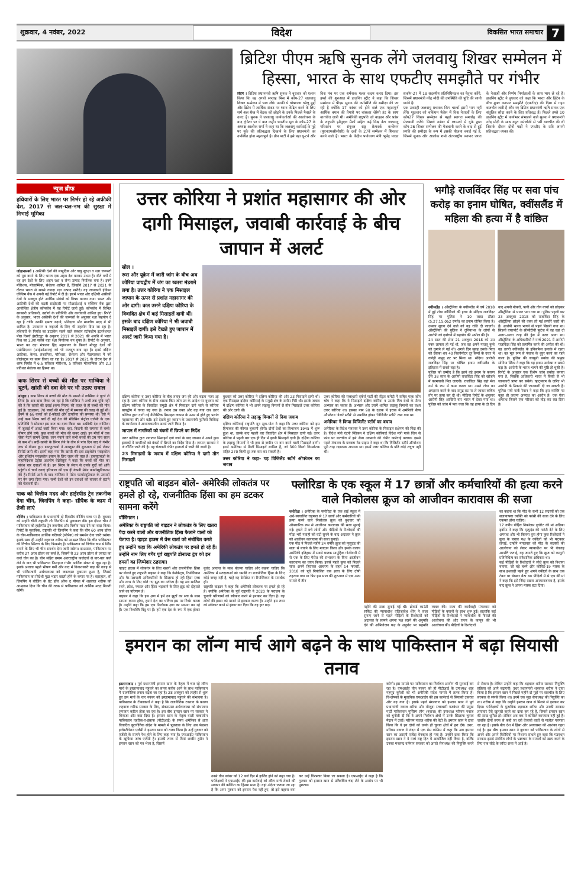शुक्रवार, 4 नवंबर, 2022
विदेश
विकसित भारत समाचार
7
ब्रिटिश पीएम ऋषि सुनक लेंगे जलवायु शिखर सम्मेलन में हिस्सा, भारत के साथ एफटीए समझौते पर गंभीर
लंदन । ब्रिटिश प्रधानमंत्री ऋषि सुनक ने बुधवार को एलान किया कि वह अगले सप्ताह मिस्र में कॉप-27 जलवायु शिखर सम्मेलन में भाग लेंगे। उनकी ये घोषणआ घरेलू मुद्दों और ब्रिटेन में आर्थिक संकट पर ध्यान केंद्रित करने के लिए शर्म अल शेख में बैठक को छोड़ने के उनके पिछले फैसले के उलट है। सुनक ने जलवायु कार्यकर्ताओं की आलोचना के बाद ट्विटर पर ये बात कही। भारतीय मूल के कॉप-27 के अध्यक्ष आलोक शर्मा ने कहा था कि जलवायु कार्रवाई के मुद्दे पर यूके की प्रतिबद्धता दिखाने के लिए प्रधानमंत्री का उपस्थित होना महत्वपूर्ण है। ग्रीन पार्टी ने इसे बड़ा यू-टर्न और विश्व मंच पर एक शर्मनाक गलत कदम करार दिया। इस हफ्ते की शुरुआत में डाउनिंग स्ट्रीट ने कहा कि शिखर सम्मेलन में पीएम सुनक की उपस्थिति की समीक्षा की जा रही है क्योंकि 17 नवंबर को होने वाले एक महत्वपूर्ण आर्थिक बयान की तैयारी पर चांसलर जेरेमी हंट के साथ बातचीत जारी थी। अमेरिकी राष्ट्रपति जो बाइडन और फ्रांस के राष्ट्रपति इमैनुएल मैक्रों सहित कई विश्व नेता जलवायु परिवर्तन पर संयुक्त राष्ट्र फ्रेमवर्क कन्वेंशन (यूएनएफसीसीसी) के दलों के 27वें सम्मेलन में शिरकत करने वाले हैं। भारत के केंद्रीय पर्यावरण मंत्री भूपेंद्र यादव सकॉप-27 में 18 सदस्यीय प्रतिनिधिमंडल का नेतृत्व करेंगे, जिसमें प्रधानमंत्री नरेंद्र मोदी की उपस्थिति की पुष्टि की जानी बाकी है।
एक उत्साही जलवायु प्रचारक किंग चार्ल्स इसमें भाग नहीं लेंगे। शुक्रवार को बकिंघम पैलेस में विश्व नेताओं के लिए कॉप27 शिखर सम्मेलन से पहले स्वागत समारोह की मेजबानी करेंगे। पिछले नवंबर में ग्लासगो में यूके द्वारा कॉप-26 शिखर सम्मेलन की मेजबानी करने के बाद से हुई प्रगति की समीक्षा के रूप में इसकी योजना बनाई गई है, जिसमें सुनक और आलोक शर्मा अंतरराष्ट्रीय व्यापार जगत के नेताओं और निर्णय निर्माताओं के साथ भाग ले रहे हैं। डाउनिंग स्ट्रीट ने बुधवार को कहा कि भारत और ब्रिटेन के बीच मुक्त व्यापार समझौते (एफटीए) की दिशा में गहन बातचीत जारी है और नए ब्रिटिश प्रधानमंत्री ऋषि सनक एक संतुलित सौदा करने के लिए प्रतिबद्ध हैं। पिछले हफ्ते 10 डाउनिंग स्ट्रीट में कार्यभार संभालने वाले सुनक ने प्रधानमंत्री नरेंद्र मोदी के साथ बहुत गर्मजोशी से भरी बातचीत की थी जिसके दौरान दोनों पक्षों ने एफटीए के प्रति अपनी प्रतिबद्धता व्यक्त की।
न्यूज ब्रीफ
हथियारों के लिए भारत पर निर्भर हो रहे अफ्रीकी देश, 2017 से जल-थल-नभ की सुरक्षा में निभाई भूमिका
जोहानसबर्ग । अफ्रीकी देशों की सामुद्रिक और वायु सुरक्षा व रक्षा जरूरतों को पूरा करने के लिए भारत एक अहम देश बनकर उभरा है। बीते वर्षों में वह इन देशों के लिए अहम रक्षा व सैन्य उत्पाद निर्यातक बना है। इनमें मॉरीशस, मोजाम्बिक, सेशेल्स शामिल हैं, जिन्होंने 2017 से 2021 के दौरान भारत से सबसे ज्यादा रक्षा उत्पाद खरीदे। यह जानकारी इंडियन एक्जिम बैंक ने अपनी नई रिपोर्ट में दी है। इसमें भारत और दक्षिणी अफ्रीकी देशों के मजबूत होते आर्थिक संबंधों को विषय बनाया गया। भारत और अफ्रीकी देशों की बढ़ती साझेदारी पर सीआईआई व एक्जिम बैंक द्वारा आयोजित क्षेत्रीय कॉन्क्लेव में यह रिपोर्ट जारी हुई। कॉन्क्लेव में विभिन्न सरकारी अधिकारी, उद्योगों के प्रतिनिधि और कारोबारी शामिल हुए। रिपोर्ट के अनुसार, भारत अफ्रीकी देशों की जरूरतों के अनुसार रक्षा सहयोग दे रहा है ताकि उनकी क्षमता बढ़ाने, प्रशिक्षण और मानवीय मदद में भी शामिल है। उपकरण व जहाजों के लिए भी सहयोग दिया जा रहा है। हथियारों के निर्यात का डाटाबेस रखने वाले संस्थान स्टॉकहोम इंटरनेशनल पीस रिसर्च इंस्टीट्यूट के अनुसार 2017 से 2021 की अवधि में भारत विश्व का 23वां सबसे बड़ा रक्षा निर्यातक बन चुका है। रिपोर्ट के अनुसार, भारत का रक्षा मंत्रालय हिंद महासागर के किनारे मौजूद देशों की एसोसिएशन (आईओआरए) को भी मजबूत बना रहा है। इनसे दक्षिण अफ्रीका, केन्या, तंजानिया, मॉरीशस, सेशेल्स और मैडागास्कर में नये प्रोजेक्ट्स पर काम किया जा रहा है। 2017 से 2021 के दौरान देश से शस्त्र निर्यात में 6.6 प्रतिशत मॉरीशस, 5 प्रतिशत मोजाम्बिक और 2.3 प्रतिशत सेशेल्स का हिस्सा था।
कफ सिरप से बच्चों की मौत पर गाम्बिया ने यूटर्न, खांसी की दवा देने पर भी उठाए सवाल
बांजुल । कफ सिरप से बच्चों की मौत के मामले में गाम्बिया ने यूटर्न ले लिया है। अब दावा किया जा रहा है कि गाम्बिया ने अभी तक पुष्टि नहीं की है कि खांसी की दवाई (कफ सिरप) की वजह से ही बच्चों की मौत हुई है। दरअसल, 70 बच्चों की मौत गुर्दे में समस्या की वजह से हुई थी। इनमें से 66 बच्चों को ई-कोलई और डायरिया की समस्या थी। ऐसे में उन्हें कफ सिरप क्यों दी गई देश की मेडिसिन कंट्रोल एजेंसी के एक प्रतिनिधि ने सोमवार इस बात का दावा किया था। अफ्रीकी देश गाम्बिया में जुलाई में अलर्ट जारी किया गया। वहां, किडनी की समस्या से बच्चे बीमार होने लगे। कुछ बच्चों की मौत की खबर आई। इन मौतों में एक जैसा पैटर्न सामने आया। जान गंवाने वाले सभी बच्चों की उम्र पांच साल से कम थी। सर्दी-खांसी के सिरप लेने के तीन से पांच दिन बाद ये गंभीर रूप से बीमार हुए। डब्ल्यूएचओ ने अक्तूबर की शुरुआत में इसे लेकर रिपोर्ट जारी की। इसमें कहा गया कि खांसी की दवा डाइथेलेन ग्लाइकोल और इथिलेन ग्लाइकोल इंसान के लिए जहर की तरह हैं। डब्ल्यूएचओ के महानिदेशक टेड्रोस अधनोम घेब्रेयेसुस ने कहा कि बच्चों की मौत का संबंध चार दवाओं से है। इन सिरप के सेवन से उनके गुर्दों को क्षति पहुंची। ये चारों दवाएं हरियाणा की एक ही कंपनी मेडेन फार्मास्युटिकल्स की हैं। रिपोर्ट आने के बाद गाम्बिया ने मेडेन फार्मास्यूटिकल के उत्पादों पर बैन लगा दिया गया। सभी देशों को इन दवाओं को बाजार से हटाने की चेतावनी दी।
पाक को वित्तीय मदद और हाईस्पीड ट्रेन तकनीक देगा चीन, जिनपिंग ने कहा- सीपैक के काम में तेजी लाएं
बीजिंग । पाकिस्तान के प्रधानमंत्री दो दिवसीय बीजिंग यात्रा पर हैं। बुधवार को उन्होंने चीनी राष्ट्रपति शी जिनपिंग से मुलाकात की। इस दौरान चीन ने पाकिस्तान को हाईस्पीड ट्रेन तकनीक और वित्तीय मदद देने का वादा किया। रिपोर्ट के मुताबिक, राष्ट्रपति शी जिनपिंग ने कहा कि चीन 60 अरब डॉलर के चीन-पाकिस्तान आर्थिक गलियारे (सीपैक) को समर्थन देना जारी रखेगा। इसके साथ ही उन्होंने शहबाज शरीफ को आश्वस्त किया कि चीन पाकिस्तान की वित्तीय स्थिरता के लिए फिक्रमंद है। पाकिस्तान को वित्तीय रूप से स्थिर बनाने के लिए भी चीन समर्थन देना जारी रखेगा। दरअसल, पाकिस्तान पर करीब 27 अरब डॉलर का कर्ज है, जिसमें से 23 अरब डॉलर से ज्यादा का कर्ज चीन का है। चीन सहित तमाम अंतरराष्ट्रीय कर्जदारों से बार-बार कर्ज लेने के बाद भी पाकिस्तान फिलहाल गंभीर आर्थिक संकट से जूझ रहा है। इसके अलावा पहले भीषण गर्मी और बाद में विनाशकारी बाढ़ की वजह से भी पाकिस्तानी अर्थव्यवस्था को जबरदस्त नुकसान हुआ है, जिससे पाकिस्तान का विदेशी मुद्रा भंडार खाली होने के कगार पर है। बहरहाल, शी जिनपिंग ने बीजिंग के ग्रेट हॉल ऑफ द पीपल में शहबाज शरीफ को आश्वासन दिया कि चीन की तरफ से पाकिस्तान को आर्थिक मदद मिलती रहेगी।
उत्तर कोरिया ने प्रशांत महासागर की ओर दागी मिसाइल, जवाबी कार्रवाई के बीच जापान में अलर्ट
सोल ।
रूस और यूक्रेन में जारी जांग के बीच अब कोरिया प्रायद्वीप में जंग का खतरा मंडराने लगा है। उत्तर कोरिया ने एक मिसाइल जापान के ऊपर से प्रशांत महासागर की ओर दागी। कल उसने दक्षिण कोरिया के विवादित क्षेत्र में कई मिसाइलें दागी थीं। इसके बाद दक्षिण कोरिया ने भी जवाबी मिसाइलें दागीं। इसे देखते हुए जापान में अलर्ट जारी किया गया है।
दक्षिण कोरिया व उत्तर कोरिया के बीच तनाव जंग की ओर बढ़ता नजर आ रहा है। उत्तर कोरिया के सैन्य शासक किम जोंग उन के आदेश पर बुधवार को दक्षिण कोरिया के विवादित समुद्री क्षेत्र में मिसाइल दागे जाने से कोरिया प्रायद्वीप में तनाव बढ़ गया है। तनाव उस वक्त और बढ़ गया जब उत्तर कोरिया द्वारा दागी गई बैलिस्टिक मिसाइल जापान के ऊपर से होते हुए प्रशांत महासागर की ओर बढ़ी। इसे देखते हुए जापान के प्रधानमंत्री फूमियो किशिदा के कार्यालय ने आपातकालीन अलर्ट जारी किया है।
जापान में नागरिकों को बंकरों में छिपने का निर्देश
उत्तर कोरिया द्वारा लगातार मिसाइलें दागे जाने के बाद जापान ने अपने कुछ इलाकों में नागरिकों को बंकरों में छिपने का निर्देश दिया है। जापान सरकार ने जे वॉर्निंग जारी की है। यह चेतावनी गंभीर हालातों में जारी की जाती है।
23 मिसाइलों के जवाब में दक्षिण कोरिया ने दागी तीन मिसाइलें
बुधवार को उत्तर कोरिया ने दक्षिण कोरिया की ओर 23 मिसाइलें दागी थीं। एक मिसाइल दक्षिण कोरियाई के समुद्री क्षेत्र के समीप गिरी थी। इसके जवाब में दक्षिण कोरिया ने भी अपने लड़ाकू विमानों से तीन मिसाइलें उत्तर कोरिया की ओर दागी थीं।
दक्षिण कोरिया ने लड़ाकू विमानों से दिया जवाब
दक्षिण कोरियाई राष्ट्रपति यून सुक-योल ने कहा कि उत्तर कोरिया को इस हिमाकत की कीमत चुकानी होगी। दोनों देशों का विभाजन 1945 में शुरू हुआ था, उसके बाद पहली बार विवादित क्षेत्र में मिसाइल दागी गई। उत्तर कोरिया ने पहली बार एक ही दिन में इतनी मिसाइलें दागी हैं। दक्षिण कोरिया के लड़ाकू विमानों ने भी हवा से जमीन पर वार करने वाली मिसाइलें दागीं। इनमें अमेरिका से मिलीं मिसाइलें शामिल हैं, जो 360 किलो विस्फोटक सहित 270 किमी दूर तक वार कर सकती हैं।
उत्तर कोरिया ने कहा- यह विजिलैंट स्टॉर्म ऑपरेशन का जवाब
उत्तर कोरिया की सत्ताधारी वर्कर्स पार्टी की सेंट्रल कमेटी में सचिव पाक जोंग चोंग ने कहा कि ये मिसाइलें दक्षिण कोरिया व उसके मित्र देशों के सैन्य अभ्यास का जवाब हैं। अभ्यास और उसमें शामिल लड़ाकू विमानों का लक्ष्य उत्तर कोरिया था। इसका नाम 90 के दशक में इराक में अमेरिकी सैन्य ऑपरेशन 'डेजर्ट स्टॉर्म' से प्रभावित होकर 'विजिलैंट स्टॉर्म' रखा गया था।
अमेरिका ने किया विजिलैंट स्टॉर्म का बचाव
अमेरिका के विदेश मंत्रालय ने उत्तर कोरिया के मिसाइल प्रक्षेपण की निंदा की है। विदेश मंत्री एंटनी ब्लिंकन ने दक्षिण कोरियाई विदेश मंत्री पार्क जिन से फोन पर बातचीत में इसे सैन्य उकसावे की गंभीर कार्रवाई बताया। इससे पहले मंत्रालय के प्रवक्ता नेड प्राइस ने कहा था कि विजिलैंट स्टॉर्म ऑपरेशन पूरी तरह रक्षात्मक अभ्यास था। इसमें उत्तर कोरिया के प्रति कोई शत्रुता नहीं थी।
भगौड़े राजविंदर सिंह पर सवा पांच करोड़ का इनाम घोषित, क्वींसलैंड में महिला की हत्या में है वांछित
क्वींसलैंड । ऑस्ट्रेलिया के क्वींसलैंड में वर्ष 2018 में हुई टोया कॉर्डिंगले की हत्या के संदिग्ध राजविंदर सिंह पर पुलिस ने 10 लाख डॉलर (5,27,15,062 रुपये) का इनाम घोषित किया है। उसका सुराग देने वाले को यह राशि दी जाएगी। ऑस्ट्रेलिया की पुलिस ने दुनियाभर के लोगों से आरोपी को दबोचने में सहयोग की अपील की है।
24 साल की टोया 21 अक्तूबर 2018 को उस वक्त लापता हो गई थी, जब वह अपने पालतू कुत्ते को घुमाने ले गई थी। अगले दिन सुबह उसके पिता को उसका शव 40 किलोमीटर दूर केर्न्स के उत्तर में वांगेट्टी समुद्र तट पर मिला था। संदिग्ध आरोपी राजविंदर सिंह पर घोषित इनाम क्वींसलैंड के इतिहास में सबसे बड़ा है।
पुलिस को उम्मीद है कि इतने बड़े इनाम के कारण उसे 38 साल के आरोपी राजविंदर सिंह को खोजने में कामयाबी मिल जाएगी। राजविंदर सिंह वहां मेल नर्स के रूप में काम करता था। उसने टोया का अपहरण करने के बाद समुद्र तट पर ले जाकर कथित तौर पर हत्या कर दी थी। मीडिया रिपोर्ट के अनुसार आरोपी सिंह आखिरी बार भारत में देखा गया था। पुलिस को जांच में पता चला कि वह हत्या के दो दिन बाद अपनी नौकरी, पत्नी और तीन बच्चों को छोड़कर ऑस्ट्रेलिया से भारत भाग गया था। पुलिस पहली बार 23 अक्तूबर 2018 को राजविंदर सिंह के ऑस्ट्रेलिया छोड़ने की वक्त ली गई तस्वीरें जारी की हैं। आरोपी भारत भागने से पहले सिडनी गया था। सिडनी एयरपोर्ट के सीसीटीवी फुटेज में वह वहां दो अलग-अलग तरह की ड्रेस में नजर आया था। ऑस्ट्रेलिया के अधिकारियों ने मार्च 2021 में आरोपी राजविंदर सिंह को प्रत्यर्पित करने की अपील की थी। वह उत्तरी क्वींसलैंड के इनिसफैल इलाके में रहता था। वह मूल रूप से पंजाब के बुट्टर कलां का रहने वाला है। पुलिस की जासूसी प्रकोष्ठ की प्रमुख सोनिया स्मिथ ने कहा कि यह इनाम अनोखा व सबसे बड़ा है। आरोपी के भारत भागने की पुष्टि हो चुकी है। रिपोर्ट के अनुसार एक विशेष जांच प्रकोष्ठ बनाया गया है, जिसके अधिकारी भारत में किसी से भी जानकारी प्राप्त कर सकेंगे। व्हाट्सएप के जरिए भी आरोपी के ठिकाने की जानकारी दी जा सकती है। पुलिस मंत्री मार्क रैयान ने कहा कि इस व्यक्ति पर बहुत ही जघन्य अपराध का आरोप है। एक ऐसा अपराध जिसने एक परिवार को तोड़ कर रख दिया है।
राष्ट्रपति जो बाइडन बोले- अमेरिकी लोकतंत्र पर हमले हो रहे, राजनीतिक हिंसा का हम डटकर सामना करेंगे
वॉशिंगटन ।
अमेरिका के राष्ट्रपति जो बाइडन ने लोकतंत्र के लिए खतरा पैदा करने वालों और राजनीतिक हिंसा फैलाने वालों को चेताया है। व्हाइट हाउस में प्रेस वार्ता को संबोधित करते हुए उन्होंने कहा कि अमेरिकी लोकतंत्र पर हमले हो रहे हैं। उन्होंने नाम लिए बगैर पूर्व राष्ट्रपति डोनाल्ड ट्रंप को इन हमलों का जिम्मेदार ठहराया।
व्हाइट हाउस में लोकतंत्र के लिए खतरों और राजनीतिक हिंसा पर बोलते हुए राष्ट्रपति बाइडन ने कहा कि डेमोक्रेट्स, रिपब्लिकन और गैर-पक्षपाती अधिकारियों के खिलाफ हो रही हिंसा सत्ता और लाभ के लिए बोले गए झूठ का नतीजा हैं। यह सब साजिश रचने, क्रोध, नफरत और हिंसा भड़काने के लिए झूठ को दोहराते जाने का परिणाम है।
बाइडन ने कहा कि इस क्षण में हमें उन झूठों का सच के साथ सामना करना होगा, हमारे देश का भविष्य इस पर निर्भर करता है। उन्होंने कहा कि हम एक निर्णायक क्षण का सामना कर रहे हैं। एक विभक्ति बिंदु पर हैं। हमें एक देश के रूप में एक होकर बुलंद आवाज के साथ बोलना चाहिए और कहना चाहिए कि अमेरिका में मतदाताओं को धमकी या राजनीतिक हिंसा के लिए कोई जगह नहीं है, चाहे वह डेमोक्रेट या रिपब्लिकन के समर्थक हों।
राष्ट्रपति बाइडन ने कहा कि अमेरिकी लोकतंत्र पर हमले हो रहे हैं। क्योंकि अमेरिका के पूर्व राष्ट्रपति ने 2020 के पराजय के चुनावी परिणामों को स्वीकार करने से इनकार कर दिया है। वह लोगों की इच्छा को मानने से इनकार करता है। उन्होंने इस तथ्य को स्वीकार करने से इंकार कर दिया कि वह हार गए।
फ्लोरिडा के एक स्कूल में 17 छात्रों और कर्मचारियों की हत्या करने वाले निकोलस क्रूज को आजीवन कारावास की सजा
फ्लोरिडा । अमेरिका के फ्लोरिडा के एक हाई स्कूल में अर्ध-स्वचालित राइफल से 17 छात्रों और कर्मचारियों की हत्या करने वाले निकोलस क्रूज को बुधवार को औपचारिक रूप से आजीवन कारावास की सजा सुनाई गई। हमले में बचे लोगों और पीड़ितों के रिश्तेदारों की पीड़ा भरी गवाही को घंटों सुनने के बाद अदालत ने क्रूज को आजीवन कारावास की सजा सुनाई।
एक पीठ ने पिछले महीने 24 वर्षीय क्रूज को मृत्युदंड की सजा से बचाने के लिए मतदान किया और इसके बजाय अमेरिकी इतिहास में सबसे घातक सामूहिक गोलीबारी में से एक के लिए पैरोल की संभावना के बिना आजीवन कारावास का चयन किया। इससे पहले क्रूज को पिछले साल अपने हिरासत आचरण के तहत 14 फरवरी, 2018 को पूर्व नियोजित एक हत्या के लिए दोषी ठहराया गया था फिर इस साल की शुरुआत में एक अन्य मामले में तीन
महीने की सजा सुनाई गई थी। ब्रोवार्ड काउंटी सर्किट की न्यायाधीश एलिजाबेथ शेरेर ने सजा सुनाए जाने से पहले पीड़ितों के रिश्तेदारों को अदालत के सामने अपना पक्ष रखने की अनुमति देने की अभियोजन पक्ष के अनुरोध पर सहमति व्यक्त की। सजा की कार्यवाही मंगलवार को पीड़ितों के बयानों के साथ शुरू हुई। हालांकि कई पीड़ितों के रिश्तेदारों ने न्यायाधीश के फैसले की आलोचना की और राज्य के कानून की भी आलोचना की। पीड़ितों के रिश्तेदारों
का कहना था कि पीठ के सभी 12 सदस्यों को एक सजायाफ्ता व्यक्ति को फांसी की सजा देने के लिए एकमत होना चाहिए।
17 वर्षीय पीड़ित निकोलस ड्वोरेट की मां अन्निका ड्वोरेट ने कहा कि मृत्युदंड की गारंटी देने के लिए अपराध और भी कितना बुरा होगा कुछ रिश्तेदारों ने क्रूज के बचाव पक्ष के वकीलों को भी फटकार लगाई, उन्होंने मंगलवार को पीठ के सदस्यों की आलोचना को लेकर न्यायाधीश पर भी बेवजह आपत्ति जताई, यह जानते हुए कि क्रूज को कानूनी प्रतिनिधित्व का संवैधानिक अधिकार था।
कई पीड़ितों के रिश्तेदारों ने सीधे क्रूज को निशाना बनाया, जो बड़े चश्मे और कोविड-19 मास्क के साथ हथकड़ी पहने हुए अपने वकीलों के साथ एक टेबल पर बेखबर बैठा था। पीड़ितों में से एक की मां ने कहा कि इसे जिंदा रखना अपमानजनक है, इसके बाद क्रूज ने अपना मास्क हटा दिया।
इमरान का लॉन्ग मार्च आगे बढ़ने के साथ पाकिस्तान में बढ़ा सियासी तनाव
इस्लामाबाद । पूर्व प्रधानमंत्री इमरान खान के नेतृत्व में चल रहे लॉन्ग मार्च के इस्लामाबाद पहुंचने का समय करीब आने के साथ पाकिस्तान में राजनीतिक तनाव बढ़ता जा रहा है। 28 अक्तूबर को लाहौर से शुरू हुए इस मार्च के चार नवंबर को इस्लामाबाद पहुंचने की संभावना है। पाकिस्तान के टीकाकारों ने कहा है कि राजनीतिक टकराव के कारण शहबाज शरीफ सरकार के लिए, संकटग्रस्त अर्थव्यवस्था को संभालना लगातार कठिन होता जा रहा है। इस बीच इमरान खान पर सरकार ने शिकंजा और कस दिया है। इमरान खान के नेतृत्व वाली तत्कालीन पाकिस्तान तहरीक-ए-इंसाफ (पीटीआई) के समय अमेरिका से आए विवादित कूटनीतिक संदेश के मामले में पूछताछ के लिए अब फेडरल इन्वेस्टीगेशन एजेंसी ने इमरान खान को तलब किया है। उन्हें गुरुवार को एजेंसी के सामने पेश होने के लिए कहा गया है। एफआईए पाकिस्तान के खुफिया जांच एजेंसी है। इसकी तरफ से मियां शब्बीर हुसैन ने इमरान खान को पत्र भेजा है, जिसमें
उनसे तीन नवंबर को 12 बजे दिन में हाजिर होने को कहा गया है। पर्यवेक्षकों ने एफआईए की इस कार्रवाई को लॉन्ग मार्च रोकने की सरकार की कोशिश का हिस्सा माना है। यहां अंदेशा जताया जा रहा है कि अगर गुरुवार को इमरान पेश नहीं हुए, तो इसे बहाना बना कर उन्हें गिरफ्तार किया जा सकता है। एफआईए ने कहा है कि गुरुवार को इमरान खान से प्रतिबंधित चंदा लेने के आरोप पर भी पूछताछ
करेगी। इस मामले पर पाकिस्तान का निर्वाचन आयोग भी सुनवाई कर रहा है। एफआईए तीन नवंबर को ही पीटीआई के उपाध्यक्ष शाह महमूद कुरैशी को भी अमेरिकी संदेश मामले में तलब किया है। विश्लेषकों के मुताबिक एफआईए की इस कार्रवाई से सियासी टकराव और बढ़ गया है। इसके पहले मंगलवार को इमरान खान ने पूर्व प्रधानमंत्री नवाज शरीफ और मौजूदा सत्ताधारी गठबंधन की प्रमुख पार्टी पाकिस्तान मुस्लिम लीग (नवाज) की उपाध्यक्ष मरियम नवाज को चुनौती दी कि वे अपने निर्वाचन क्षेत्रों में उनके खिलाफ चुनाव मैदान में उतरें। मरियम नवाज शरीफ की बेटी हैं। इमरान खान ने दावा किया कि वे इन दोनों को उनके ही चुनाव क्षेत्रों में हरा देंगे। उधर, मरियम नवाज ने लंदन में एक प्रेस कांफ्रेंस में कहा कि अब इमरान खान का असली एजेंडा बेनकाब हो गया है। उन्होंने दावा किया कि इमरान खान ने ये मार्च राष्ट्र हित में आयोजित नहीं किया है, बल्कि उनका मकसद वर्तमान सरकार को अगले सेनाध्यक्ष की नियुक्ति करने से रोकना है। लेकिन उन्होंने कहा कि शहबाज शरीफ सरकार नियुक्ति प्रक्रिया को आगे बढ़ाएगी। उधर प्रधानमंत्री शहबाज शरीफ ने दावा किया है कि इमरान खान ने पिछले महीने दो मुद्दों पर बातचीत के लिए सरकार से संपर्क किया था। इनमें एक मुद्दा सेनाध्यक्ष की नियुक्ति का था। शरीफ ने कहा कि उन्होंने इमरान खान से मिलने से इनकार कर दिया। पर्यवेक्षकों के मुताबिक शहबाज शरीफ और उनकी सरकार लगातार ऐसे खुलासे करने का दावा कर रहे हैं, जिनसे इमरान खान की साख धूमिल हो। लेकिन अब तक ये कोशिशें कामयाब नहीं हुई हैं। जबकि दोनों तरफ से कही जा रही तेजाबी बातों से माहौल गरमाता जा रहा है। इसके बीच देश में हिंसा और अव्यवस्था की आशंका गहरा गई है। इस बीच इमरान खान ने बुधवार को पाकिस्तान के लोगों से अपने और अपने विरोधियों पर निशाना साधते हुए कहा कि गठबंधन सरकार इससे संबंधित लोगों के भ्रष्टाचार के मामलों को खत्म करने के लिए एक सौदे के जरिए सत्ता में आई है।